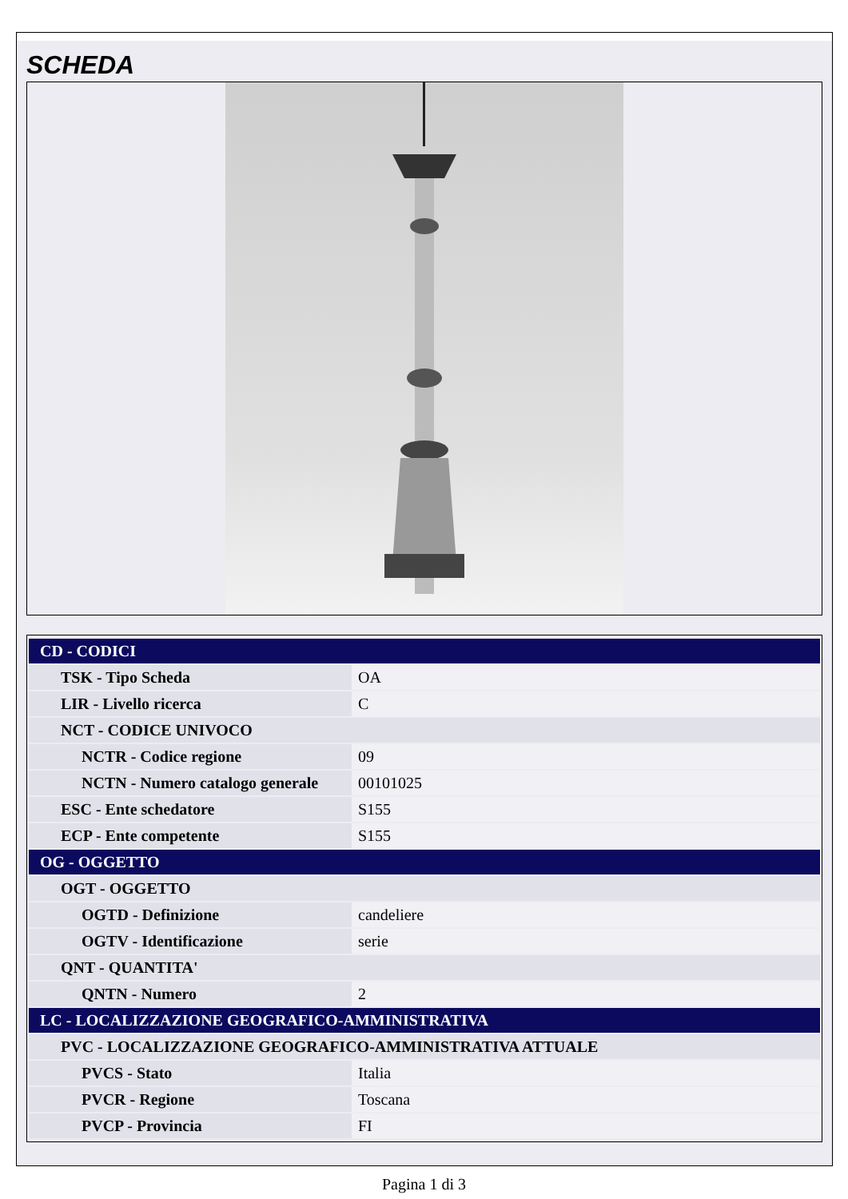SCHEDA
| CD - CODICI | |
| --- | --- |
| TSK - Tipo Scheda | OA |
| LIR - Livello ricerca | C |
| NCT - CODICE UNIVOCO | |
| NCTR - Codice regione | 09 |
| NCTN - Numero catalogo generale | 00101025 |
| ESC - Ente schedatore | S155 |
| ECP - Ente competente | S155 |
| OG - OGGETTO | |
| OGT - OGGETTO | |
| OGTD - Definizione | candeliere |
| OGTV - Identificazione | serie |
| QNT - QUANTITA' | |
| QNTN - Numero | 2 |
| LC - LOCALIZZAZIONE GEOGRAFICO-AMMINISTRATIVA | |
| PVC - LOCALIZZAZIONE GEOGRAFICO-AMMINISTRATIVA ATTUALE | |
| PVCS - Stato | Italia |
| PVCR - Regione | Toscana |
| PVCP - Provincia | FI |
Pagina 1 di 3